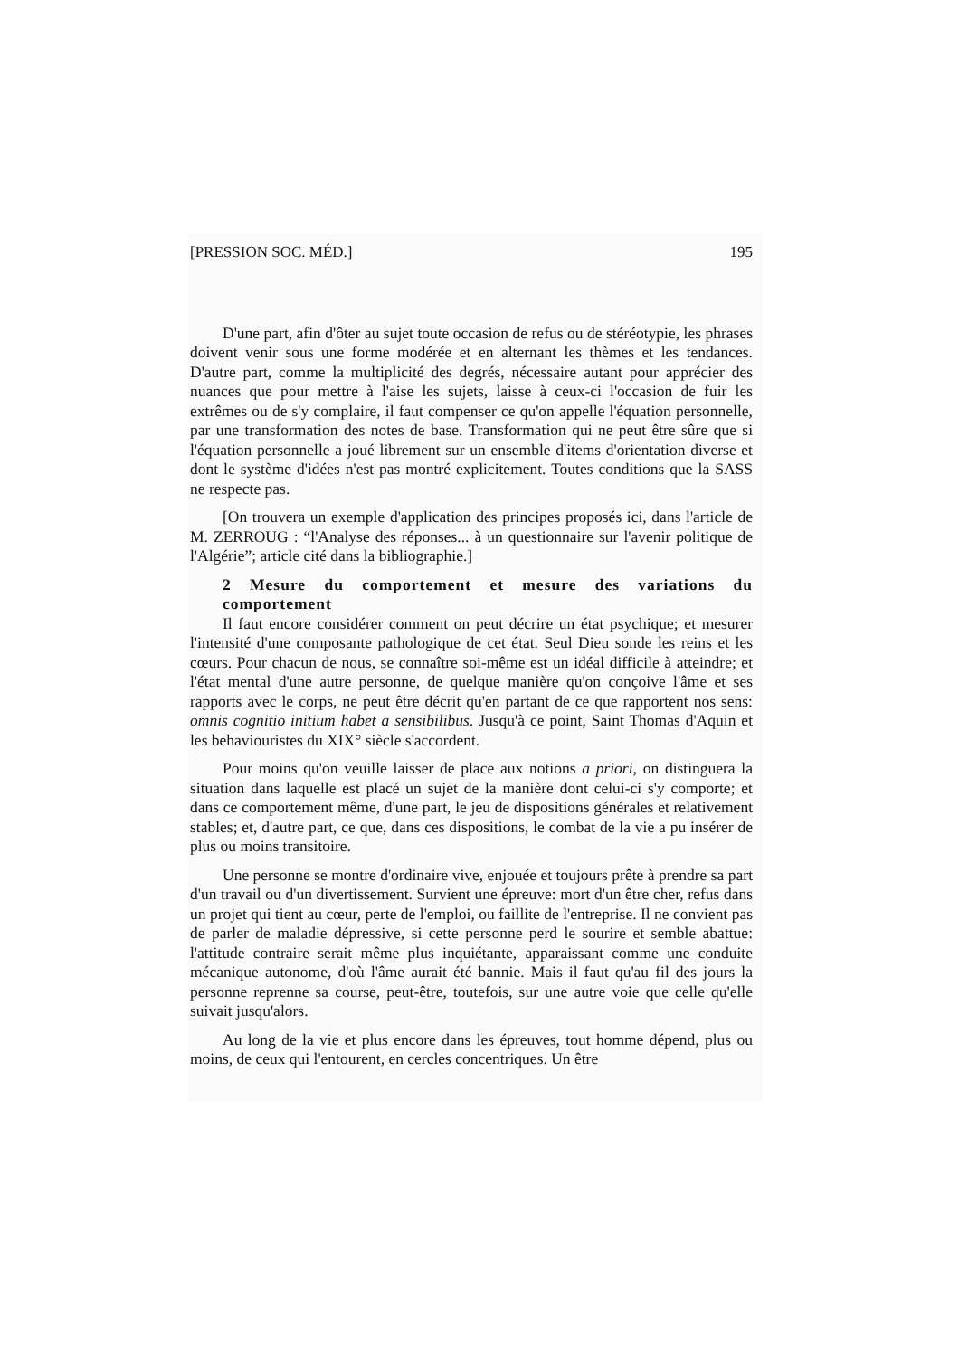[PRESSION SOC. MÉD.] 195
D'une part, afin d'ôter au sujet toute occasion de refus ou de stéréotypie, les phrases doivent venir sous une forme modérée et en alternant les thèmes et les tendances. D'autre part, comme la multiplicité des degrés, nécessaire autant pour apprécier des nuances que pour mettre à l'aise les sujets, laisse à ceux-ci l'occasion de fuir les extrêmes ou de s'y complaire, il faut compenser ce qu'on appelle l'équation personnelle, par une transformation des notes de base. Transformation qui ne peut être sûre que si l'équation personnelle a joué librement sur un ensemble d'items d'orientation diverse et dont le système d'idées n'est pas montré explicitement. Toutes conditions que la SASS ne respecte pas.
[On trouvera un exemple d'application des principes proposés ici, dans l'article de M. ZERROUG : “l'Analyse des réponses... à un questionnaire sur l'avenir politique de l'Algérie”; article cité dans la bibliographie.]
2 Mesure du comportement et mesure des variations du comportement
Il faut encore considérer comment on peut décrire un état psychique; et mesurer l'intensité d'une composante pathologique de cet état. Seul Dieu sonde les reins et les cœurs. Pour chacun de nous, se connaître soi-même est un idéal difficile à atteindre; et l'état mental d'une autre personne, de quelque manière qu'on conçoive l'âme et ses rapports avec le corps, ne peut être décrit qu'en partant de ce que rapportent nos sens: omnis cognitio initium habet a sensibilibus. Jusqu'à ce point, Saint Thomas d'Aquin et les behaviouristes du XIX° siècle s'accordent.
Pour moins qu'on veuille laisser de place aux notions a priori, on distinguera la situation dans laquelle est placé un sujet de la manière dont celui-ci s'y comporte; et dans ce comportement même, d'une part, le jeu de dispositions générales et relativement stables; et, d'autre part, ce que, dans ces dispositions, le combat de la vie a pu insérer de plus ou moins transitoire.
Une personne se montre d'ordinaire vive, enjouée et toujours prête à prendre sa part d'un travail ou d'un divertissement. Survient une épreuve: mort d'un être cher, refus dans un projet qui tient au cœur, perte de l'emploi, ou faillite de l'entreprise. Il ne convient pas de parler de maladie dépressive, si cette personne perd le sourire et semble abattue: l'attitude contraire serait même plus inquiétante, apparaissant comme une conduite mécanique autonome, d'où l'âme aurait été bannie. Mais il faut qu'au fil des jours la personne reprenne sa course, peut-être, toutefois, sur une autre voie que celle qu'elle suivait jusqu'alors.
Au long de la vie et plus encore dans les épreuves, tout homme dépend, plus ou moins, de ceux qui l'entourent, en cercles concentriques. Un être